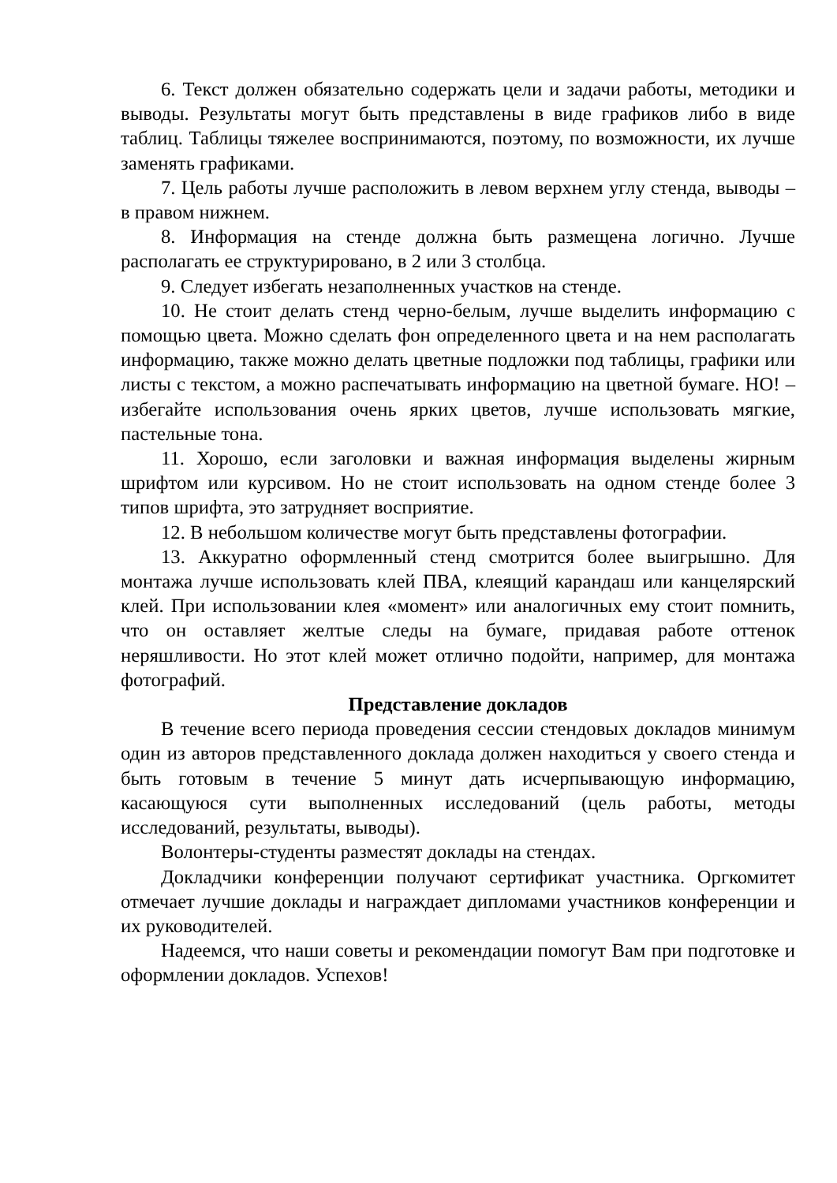6. Текст должен обязательно содержать цели и задачи работы, методики и выводы. Результаты могут быть представлены в виде графиков либо в виде таблиц. Таблицы тяжелее воспринимаются, поэтому, по возможности, их лучше заменять графиками.
7. Цель работы лучше расположить в левом верхнем углу стенда, выводы – в правом нижнем.
8. Информация на стенде должна быть размещена логично. Лучше располагать ее структурировано, в 2 или 3 столбца.
9. Следует избегать незаполненных участков на стенде.
10. Не стоит делать стенд черно-белым, лучше выделить информацию с помощью цвета. Можно сделать фон определенного цвета и на нем располагать информацию, также можно делать цветные подложки под таблицы, графики или листы с текстом, а можно распечатывать информацию на цветной бумаге. НО! – избегайте использования очень ярких цветов, лучше использовать мягкие, пастельные тона.
11. Хорошо, если заголовки и важная информация выделены жирным шрифтом или курсивом. Но не стоит использовать на одном стенде более 3 типов шрифта, это затрудняет восприятие.
12. В небольшом количестве могут быть представлены фотографии.
13. Аккуратно оформленный стенд смотрится более выигрышно. Для монтажа лучше использовать клей ПВА, клеящий карандаш или канцелярский клей. При использовании клея «момент» или аналогичных ему стоит помнить, что он оставляет желтые следы на бумаге, придавая работе оттенок неряшливости. Но этот клей может отлично подойти, например, для монтажа фотографий.
Представление докладов
В течение всего периода проведения сессии стендовых докладов минимум один из авторов представленного доклада должен находиться у своего стенда и быть готовым в течение 5 минут дать исчерпывающую информацию, касающуюся сути выполненных исследований (цель работы, методы исследований, результаты, выводы).
Волонтеры-студенты разместят доклады на стендах.
Докладчики конференции получают сертификат участника. Оргкомитет отмечает лучшие доклады и награждает дипломами участников конференции и их руководителей.
Надеемся, что наши советы и рекомендации помогут Вам при подготовке и оформлении докладов. Успехов!